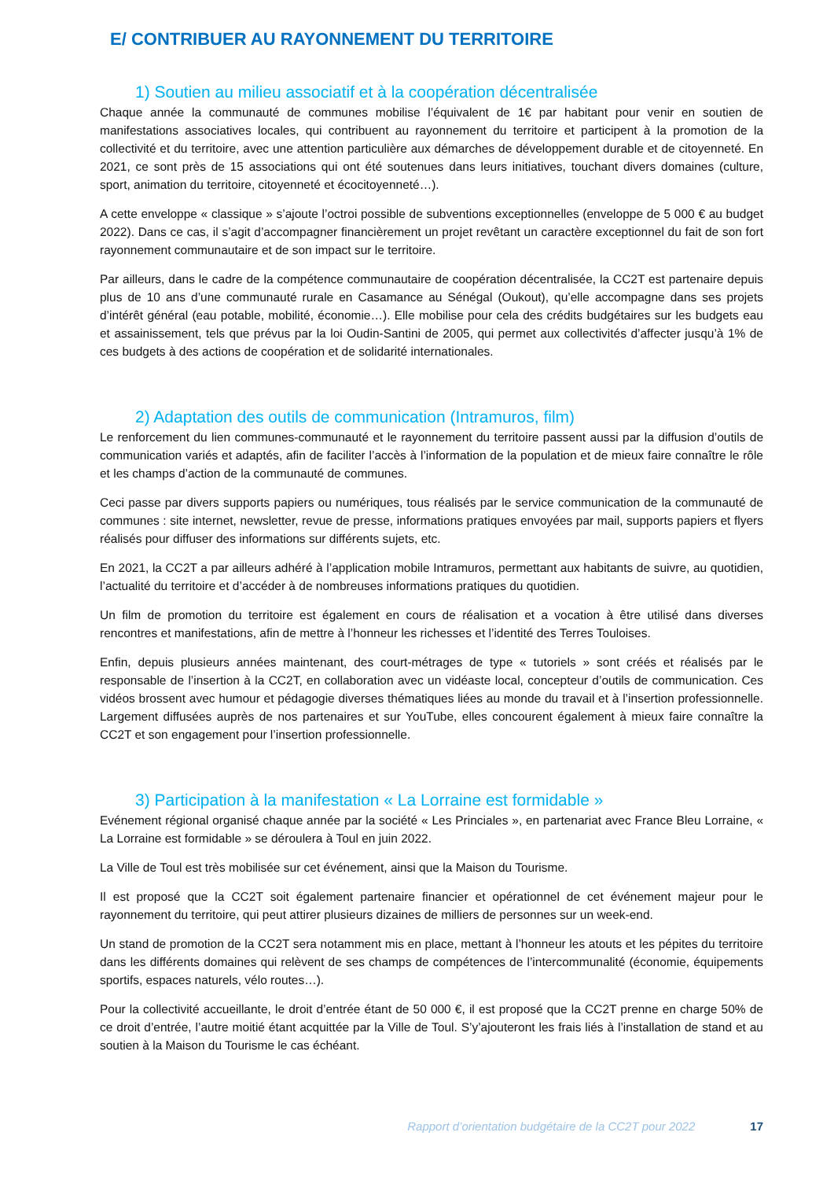E/ CONTRIBUER AU RAYONNEMENT DU TERRITOIRE
1) Soutien au milieu associatif et à la coopération décentralisée
Chaque année la communauté de communes mobilise l’équivalent de 1€ par habitant pour venir en soutien de manifestations associatives locales, qui contribuent au rayonnement du territoire et participent à la promotion de la collectivité et du territoire, avec une attention particulière aux démarches de développement durable et de citoyenneté. En 2021, ce sont près de 15 associations qui ont été soutenues dans leurs initiatives, touchant divers domaines (culture, sport, animation du territoire, citoyenneté et écocitoyenneté…).
A cette enveloppe « classique » s’ajoute l’octroi possible de subventions exceptionnelles (enveloppe de 5 000 € au budget 2022). Dans ce cas, il s’agit d’accompagner financièrement un projet revêtant un caractère exceptionnel du fait de son fort rayonnement communautaire et de son impact sur le territoire.
Par ailleurs, dans le cadre de la compétence communautaire de coopération décentralisée, la CC2T est partenaire depuis plus de 10 ans d’une communauté rurale en Casamance au Sénégal (Oukout), qu’elle accompagne dans ses projets d’intérêt général (eau potable, mobilité, économie…). Elle mobilise pour cela des crédits budgétaires sur les budgets eau et assainissement, tels que prévus par la loi Oudin-Santini de 2005, qui permet aux collectivités d’affecter jusqu’à 1% de ces budgets à des actions de coopération et de solidarité internationales.
2) Adaptation des outils de communication (Intramuros, film)
Le renforcement du lien communes-communauté et le rayonnement du territoire passent aussi par la diffusion d’outils de communication variés et adaptés, afin de faciliter l’accès à l’information de la population et de mieux faire connaître le rôle et les champs d’action de la communauté de communes.
Ceci passe par divers supports papiers ou numériques, tous réalisés par le service communication de la communauté de communes : site internet, newsletter, revue de presse, informations pratiques envoyées par mail, supports papiers et flyers réalisés pour diffuser des informations sur différents sujets, etc.
En 2021, la CC2T a par ailleurs adhéré à l’application mobile Intramuros, permettant aux habitants de suivre, au quotidien, l’actualité du territoire et d’accéder à de nombreuses informations pratiques du quotidien.
Un film de promotion du territoire est également en cours de réalisation et a vocation à être utilisé dans diverses rencontres et manifestations, afin de mettre à l’honneur les richesses et l’identité des Terres Touloises.
Enfin, depuis plusieurs années maintenant, des court-métrages de type « tutoriels » sont créés et réalisés par le responsable de l’insertion à la CC2T, en collaboration avec un vidéaste local, concepteur d’outils de communication. Ces vidéos brossent avec humour et pédagogie diverses thématiques liées au monde du travail et à l’insertion professionnelle. Largement diffusées auprès de nos partenaires et sur YouTube, elles concourent également à mieux faire connaître la CC2T et son engagement pour l’insertion professionnelle.
3) Participation à la manifestation « La Lorraine est formidable »
Evénement régional organisé chaque année par la société « Les Princiales », en partenariat avec France Bleu Lorraine, « La Lorraine est formidable » se déroulera à Toul en juin 2022.
La Ville de Toul est très mobilisée sur cet événement, ainsi que la Maison du Tourisme.
Il est proposé que la CC2T soit également partenaire financier et opérationnel de cet événement majeur pour le rayonnement du territoire, qui peut attirer plusieurs dizaines de milliers de personnes sur un week-end.
Un stand de promotion de la CC2T sera notamment mis en place, mettant à l’honneur les atouts et les pépites du territoire dans les différents domaines qui relèvent de ses champs de compétences de l’intercommunalité (économie, équipements sportifs, espaces naturels, vélo routes…).
Pour la collectivité accueillante, le droit d’entrée étant de 50 000 €, il est proposé que la CC2T prenne en charge 50% de ce droit d’entrée, l’autre moitié étant acquittée par la Ville de Toul. S’y’ajouteront les frais liés à l’installation de stand et au soutien à la Maison du Tourisme le cas échéant.
Rapport d’orientation budgétaire de la CC2T pour 2022 17